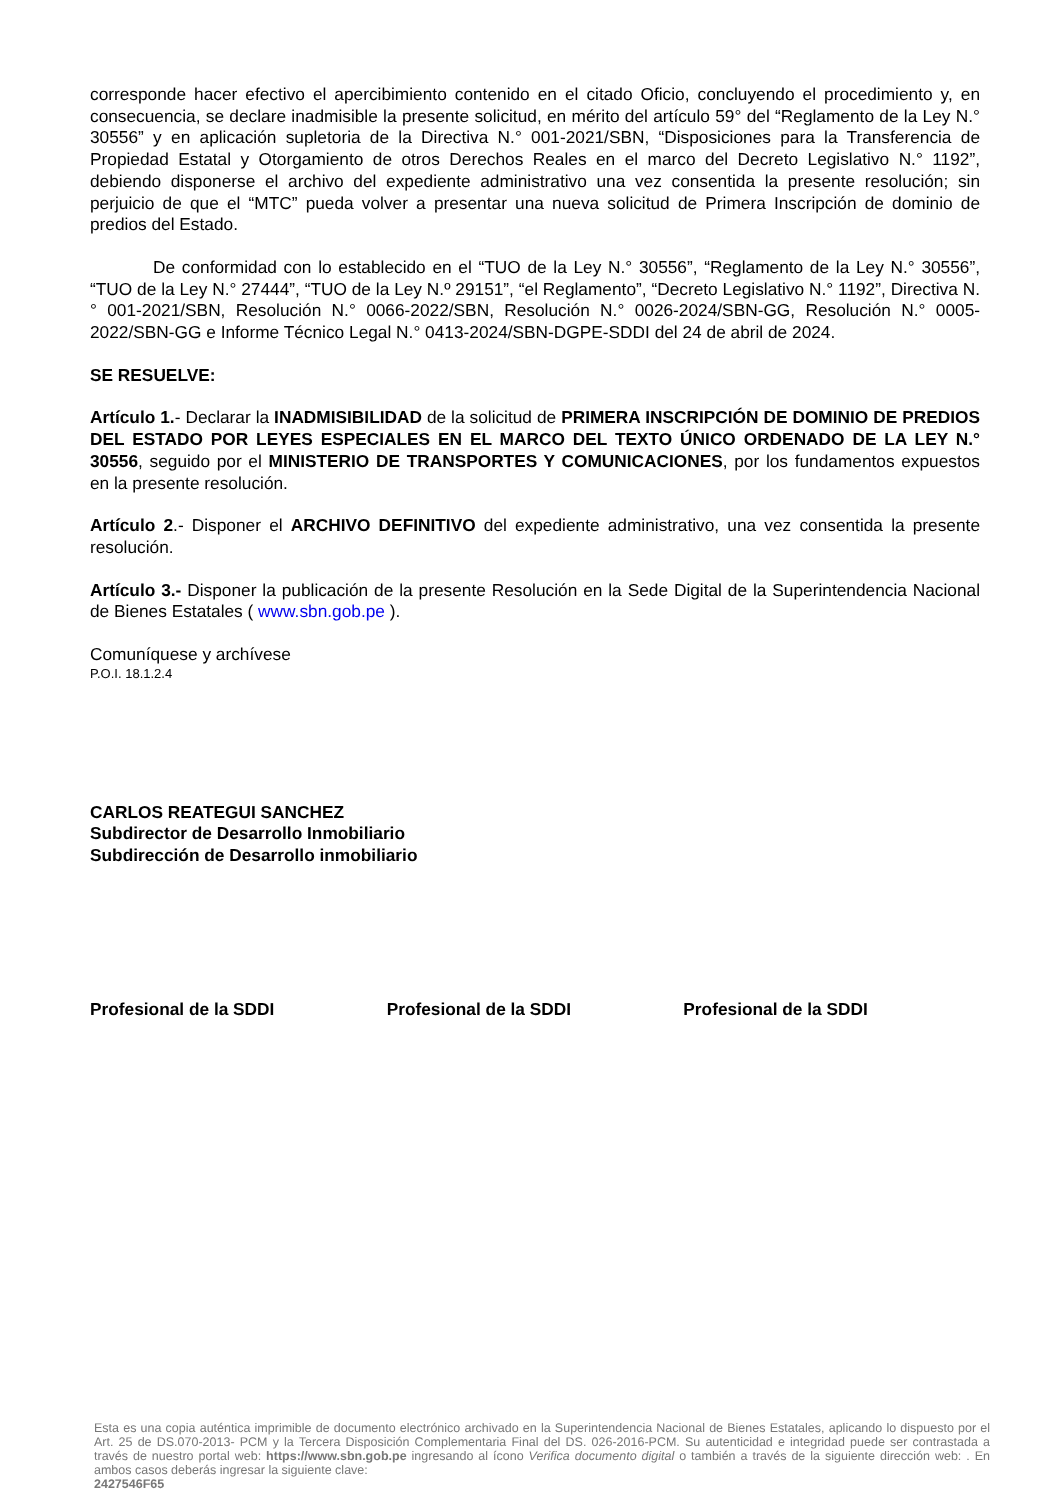corresponde hacer efectivo el apercibimiento contenido en el citado Oficio, concluyendo el procedimiento y, en consecuencia, se declare inadmisible la presente solicitud, en mérito del artículo 59° del “Reglamento de la Ley N.° 30556” y en aplicación supletoria de la Directiva N.° 001-2021/SBN, “Disposiciones para la Transferencia de Propiedad Estatal y Otorgamiento de otros Derechos Reales en el marco del Decreto Legislativo N.° 1192”, debiendo disponerse el archivo del expediente administrativo una vez consentida la presente resolución; sin perjuicio de que el “MTC” pueda volver a presentar una nueva solicitud de Primera Inscripción de dominio de predios del Estado.
De conformidad con lo establecido en el “TUO de la Ley N.° 30556”, “Reglamento de la Ley N.° 30556”, “TUO de la Ley N.° 27444”, “TUO de la Ley N.º 29151”, “el Reglamento”, “Decreto Legislativo N.° 1192”, Directiva N.° 001-2021/SBN, Resolución N.° 0066-2022/SBN, Resolución N.° 0026-2024/SBN-GG, Resolución N.° 0005-2022/SBN-GG e Informe Técnico Legal N.° 0413-2024/SBN-DGPE-SDDI del 24 de abril de 2024.
SE RESUELVE:
Artículo 1.- Declarar la INADMISIBILIDAD de la solicitud de PRIMERA INSCRIPCIÓN DE DOMINIO DE PREDIOS DEL ESTADO POR LEYES ESPECIALES EN EL MARCO DEL TEXTO ÚNICO ORDENADO DE LA LEY N.° 30556, seguido por el MINISTERIO DE TRANSPORTES Y COMUNICACIONES, por los fundamentos expuestos en la presente resolución.
Artículo 2.- Disponer el ARCHIVO DEFINITIVO del expediente administrativo, una vez consentida la presente resolución.
Artículo 3.- Disponer la publicación de la presente Resolución en la Sede Digital de la Superintendencia Nacional de Bienes Estatales ( www.sbn.gob.pe ).
Comuníquese y archívese
P.O.I. 18.1.2.4
CARLOS REATEGUI SANCHEZ
Subdirector de Desarrollo Inmobiliario
Subdirección de Desarrollo inmobiliario
Profesional de la SDDI Profesional de la SDDI Profesional de la SDDI
Esta es una copia auténtica imprimible de documento electrónico archivado en la Superintendencia Nacional de Bienes Estatales, aplicando lo dispuesto por el Art. 25 de DS.070-2013- PCM y la Tercera Disposición Complementaria Final del DS. 026-2016-PCM. Su autenticidad e integridad puede ser contrastada a través de nuestro portal web: https://www.sbn.gob.pe ingresando al ícono Verifica documento digital o también a través de la siguiente dirección web: . En ambos casos deberás ingresar la siguiente clave:
2427546F65